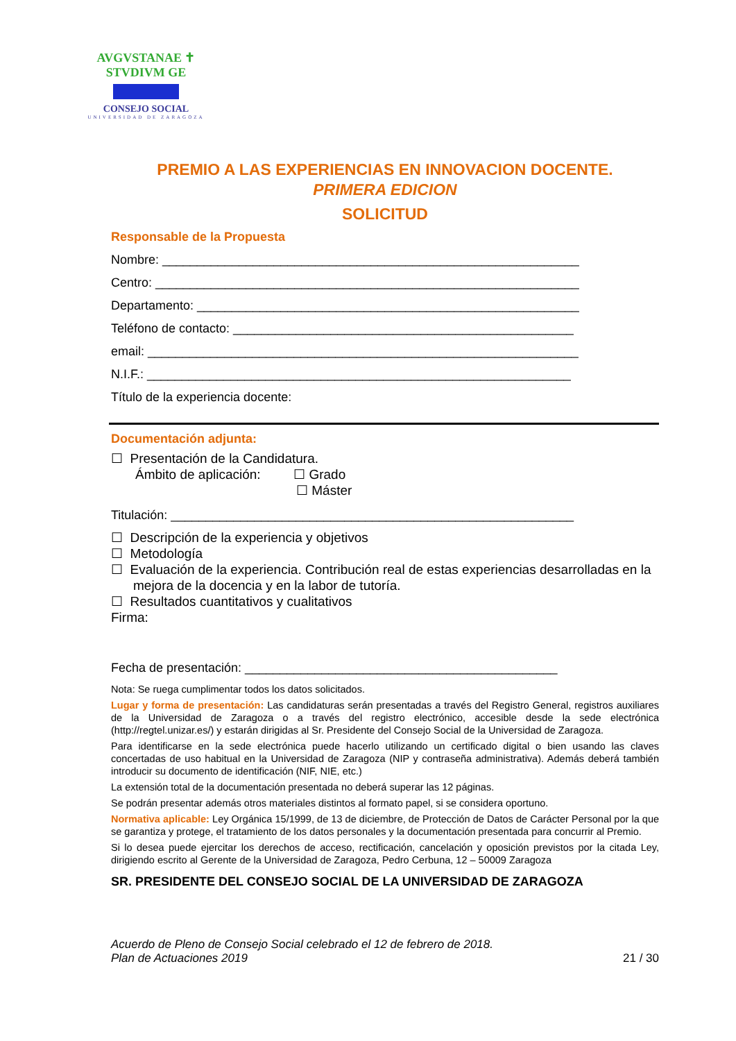AVGVSTANAE ✝ STVDIVM GE
CONSEJO SOCIAL
UNIVERSIDAD DE ZARAGOZA
PREMIO A LAS EXPERIENCIAS EN INNOVACION DOCENTE.
PRIMERA EDICION
SOLICITUD
Responsable de la Propuesta
Nombre: ____________________________________________________________
Centro: _____________________________________________________________
Departamento: _______________________________________________________
Teléfono de contacto: _________________________________________________
email: ______________________________________________________________
N.I.F.: _____________________________________________________________
Título de la experiencia docente:
Documentación adjunta:
☐ Presentación de la Candidatura.
Ámbito de aplicación: ☐ Grado
☐ Máster
Titulación: __________________________________________________________
☐ Descripción de la experiencia y objetivos
☐ Metodología
☐ Evaluación de la experiencia. Contribución real de estas experiencias desarrolladas en la mejora de la docencia y en la labor de tutoría.
☐ Resultados cuantitativos y cualitativos
Firma:
Fecha de presentación: _____________________________________________
Nota: Se ruega cumplimentar todos los datos solicitados.
Lugar y forma de presentación: Las candidaturas serán presentadas a través del Registro General, registros auxiliares de la Universidad de Zaragoza o a través del registro electrónico, accesible desde la sede electrónica (http://regtel.unizar.es/) y estarán dirigidas al Sr. Presidente del Consejo Social de la Universidad de Zaragoza.
Para identificarse en la sede electrónica puede hacerlo utilizando un certificado digital o bien usando las claves concertadas de uso habitual en la Universidad de Zaragoza (NIP y contraseña administrativa). Además deberá también introducir su documento de identificación (NIF, NIE, etc.)
La extensión total de la documentación presentada no deberá superar las 12 páginas.
Se podrán presentar además otros materiales distintos al formato papel, si se considera oportuno.
Normativa aplicable: Ley Orgánica 15/1999, de 13 de diciembre, de Protección de Datos de Carácter Personal por la que se garantiza y protege, el tratamiento de los datos personales y la documentación presentada para concurrir al Premio.
Si lo desea puede ejercitar los derechos de acceso, rectificación, cancelación y oposición previstos por la citada Ley, dirigiendo escrito al Gerente de la Universidad de Zaragoza, Pedro Cerbuna, 12 – 50009 Zaragoza
SR. PRESIDENTE DEL CONSEJO SOCIAL DE LA UNIVERSIDAD DE ZARAGOZA
Acuerdo de Pleno de Consejo Social celebrado el 12 de febrero de 2018.
Plan de Actuaciones 2019
21 / 30